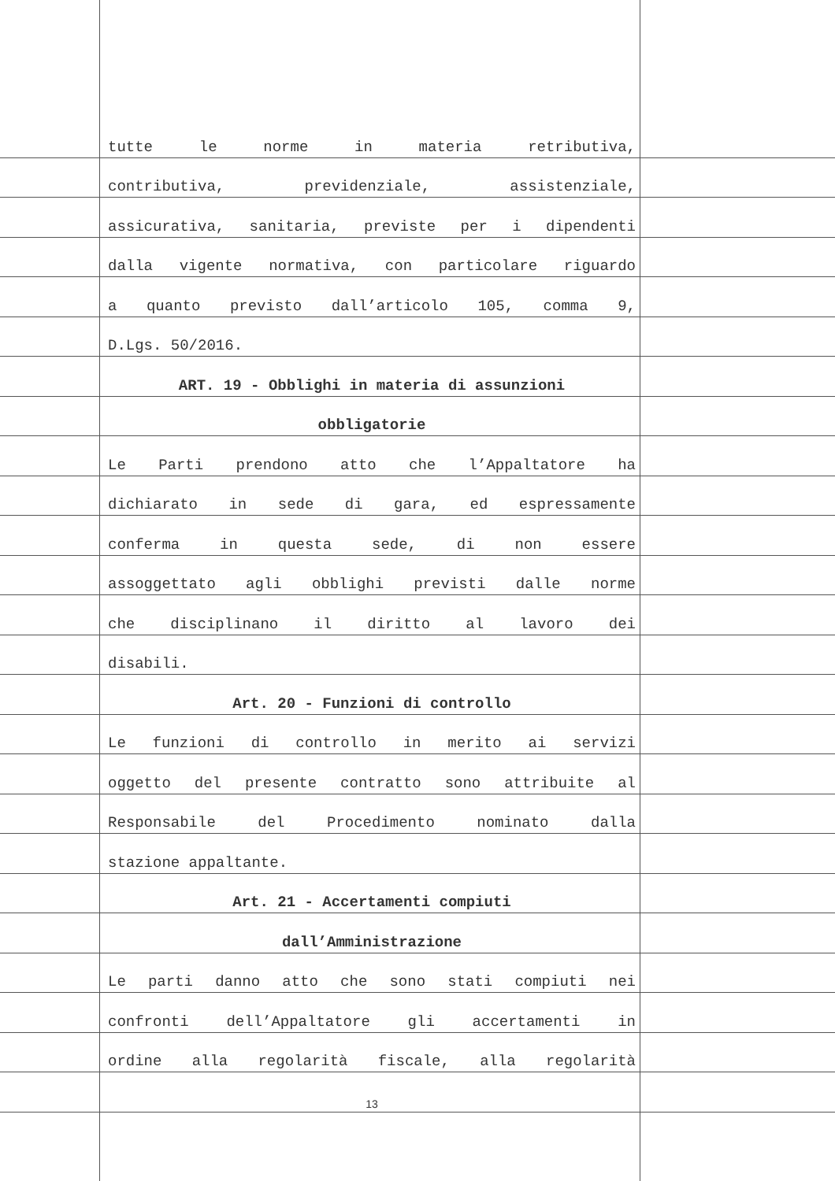tutte le norme in materia retributiva,
contributiva, previdenziale, assistenziale,
assicurativa, sanitaria, previste per i dipendenti
dalla vigente normativa, con particolare riguardo
a quanto previsto dall’articolo 105, comma 9,
D.Lgs. 50/2016.
ART. 19 - Obblighi in materia di assunzioni
obbligatorie
Le Parti prendono atto che l’Appaltatore ha
dichiarato in sede di gara, ed espressamente
conferma in questa sede, di non essere
assoggettato agli obblighi previsti dalle norme
che disciplinano il diritto al lavoro dei
disabili.
Art. 20 - Funzioni di controllo
Le funzioni di controllo in merito ai servizi
oggetto del presente contratto sono attribuite al
Responsabile del Procedimento nominato dalla
stazione appaltante.
Art. 21 - Accertamenti compiuti
dall’Amministrazione
Le parti danno atto che sono stati compiuti nei
confronti dell’Appaltatore gli accertamenti in
ordine alla regolarità fiscale, alla regolarità
13